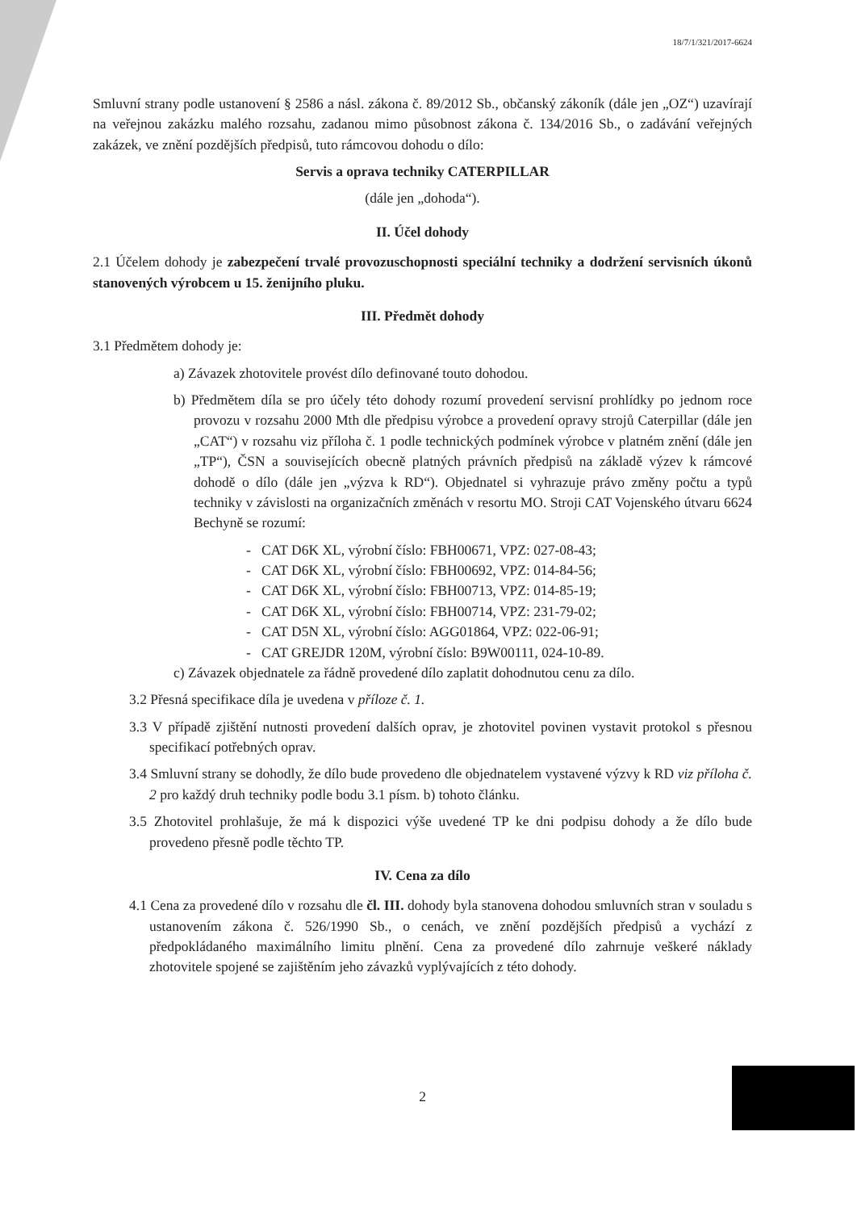18/7/1/321/2017-6624
Smluvní strany podle ustanovení § 2586 a násl. zákona č. 89/2012 Sb., občanský zákoník (dále jen „OZ“) uzavírají na veřejnou zakázku malého rozsahu, zadanou mimo působnost zákona č. 134/2016 Sb., o zadávání veřejných zakázek, ve znění pozdějších předpisů, tuto rámcovou dohodu o dílo:
Servis a oprava techniky CATERPILLAR
(dále jen „dohoda“).
II. Účel dohody
2.1 Účelem dohody je zabezpečení trvalé provozuschopnosti speciální techniky a dodržení servisních úkonů stanovených výrobcem u 15. ženijního pluku.
III. Předmět dohody
3.1 Předmětem dohody je:
a) Závazek zhotovitele provést dílo definované touto dohodou.
b) Předmětem díla se pro účely této dohody rozumí provedení servisní prohlídky po jednom roce provozu v rozsahu 2000 Mth dle předpisu výrobce a provedení opravy strojů Caterpillar (dále jen „CAT“) v rozsahu viz příloha č. 1 podle technických podmínek výrobce v platném znění (dále jen „TP“), ČSN a souvisejících obecně platných právních předpisů na základě výzev k rámcové dohodě o dílo (dále jen „výzva k RD“). Objednatel si vyhrazuje právo změny počtu a typů techniky v závislosti na organizačních změnách v resortu MO. Stroji CAT Vojenského útvaru 6624 Bechyně se rozumí:
- CAT D6K XL, výrobní číslo: FBH00671, VPZ: 027-08-43;
- CAT D6K XL, výrobní číslo: FBH00692, VPZ: 014-84-56;
- CAT D6K XL, výrobní číslo: FBH00713, VPZ: 014-85-19;
- CAT D6K XL, výrobní číslo: FBH00714, VPZ: 231-79-02;
- CAT D5N XL, výrobní číslo: AGG01864, VPZ: 022-06-91;
- CAT GREJDR 120M, výrobní číslo: B9W00111, 024-10-89.
c) Závazek objednatele za řádně provedené dílo zaplatit dohodnutou cenu za dílo.
3.2 Přesná specifikace díla je uvedena v příloze č. 1.
3.3 V případě zjištění nutnosti provedení dalších oprav, je zhotovitel povinen vystavit protokol s přesnou specifikací potřebných oprav.
3.4 Smluvní strany se dohodly, že dílo bude provedeno dle objednatelem vystavené výzvy k RD viz příloha č. 2 pro každý druh techniky podle bodu 3.1 písm. b) tohoto článku.
3.5 Zhotovitel prohlašuje, že má k dispozici výše uvedené TP ke dni podpisu dohody a že dílo bude provedeno přesně podle těchto TP.
IV. Cena za dílo
4.1 Cena za provedené dílo v rozsahu dle čl. III. dohody byla stanovena dohodou smluvních stran v souladu s ustanovením zákona č. 526/1990 Sb., o cenách, ve znění pozdějších předpisů a vychází z předpokládaného maximálního limitu plnění. Cena za provedené dílo zahrnuje veškeré náklady zhotovitele spojené se zajištěním jeho závazků vyplývajících z této dohody.
2